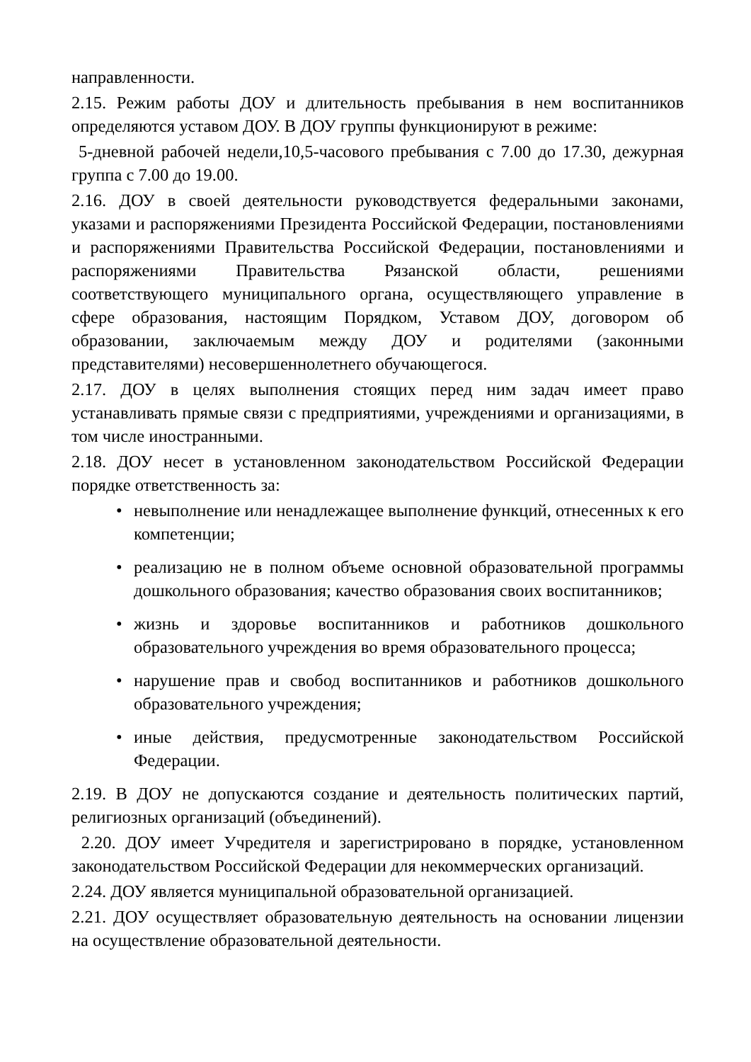направленности.
2.15. Режим работы ДОУ и длительность пребывания в нем воспитанников определяются уставом ДОУ. В ДОУ группы функционируют в режиме:
5-дневной рабочей недели,10,5-часового пребывания с 7.00 до 17.30, дежурная группа с 7.00 до 19.00.
2.16. ДОУ в своей деятельности руководствуется федеральными законами, указами и распоряжениями Президента Российской Федерации, постановлениями и распоряжениями Правительства Российской Федерации, постановлениями и распоряжениями Правительства Рязанской области, решениями соответствующего муниципального органа, осуществляющего управление в сфере образования, настоящим Порядком, Уставом ДОУ, договором об образовании, заключаемым между ДОУ и родителями (законными представителями) несовершеннолетнего обучающегося.
2.17. ДОУ в целях выполнения стоящих перед ним задач имеет право устанавливать прямые связи с предприятиями, учреждениями и организациями, в том числе иностранными.
2.18. ДОУ несет в установленном законодательством Российской Федерации порядке ответственность за:
• невыполнение или ненадлежащее выполнение функций, отнесенных к его компетенции;
• реализацию не в полном объеме основной образовательной программы дошкольного образования; качество образования своих воспитанников;
• жизнь и здоровье воспитанников и работников дошкольного образовательного учреждения во время образовательного процесса;
• нарушение прав и свобод воспитанников и работников дошкольного образовательного учреждения;
• иные действия, предусмотренные законодательством Российской Федерации.
2.19. В ДОУ не допускаются создание и деятельность политических партий, религиозных организаций (объединений).
2.20. ДОУ имеет Учредителя и зарегистрировано в порядке, установленном законодательством Российской Федерации для некоммерческих организаций.
2.24. ДОУ является муниципальной образовательной организацией.
2.21. ДОУ осуществляет образовательную деятельность на основании лицензии на осуществление образовательной деятельности.